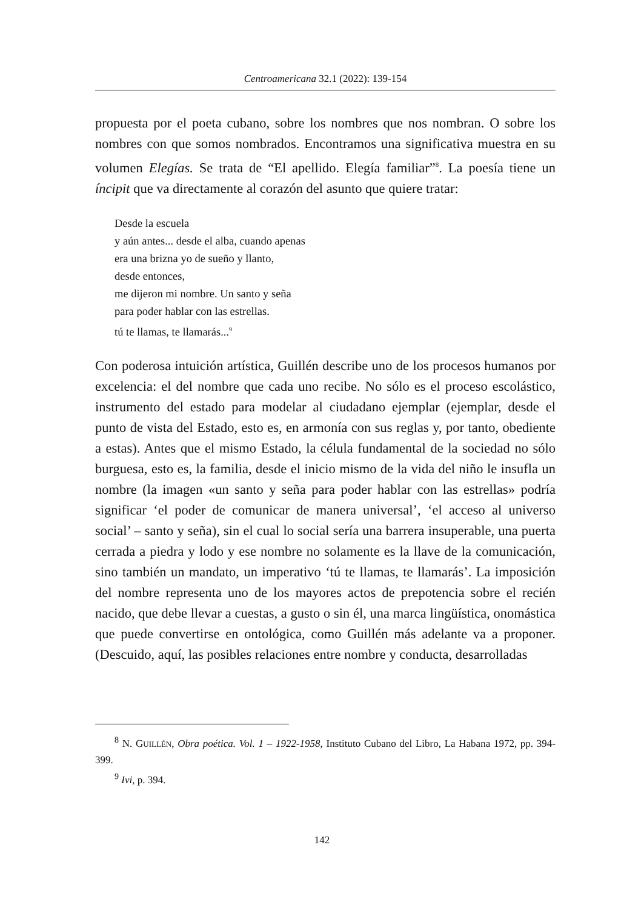Centroamericana 32.1 (2022): 139-154
propuesta por el poeta cubano, sobre los nombres que nos nombran. O sobre los nombres con que somos nombrados. Encontramos una significativa muestra en su volumen Elegías. Se trata de “El apellido. Elegía familiar”<sup>8</sup>. La poesía tiene un íncipit que va directamente al corazón del asunto que quiere tratar:
Desde la escuela
y aún antes... desde el alba, cuando apenas
era una brizna yo de sueño y llanto,
desde entonces,
me dijeron mi nombre. Un santo y seña
para poder hablar con las estrellas.
tú te llamas, te llamarás...<sup>9</sup>
Con poderosa intuición artística, Guillén describe uno de los procesos humanos por excelencia: el del nombre que cada uno recibe. No sólo es el proceso escolástico, instrumento del estado para modelar al ciudadano ejemplar (ejemplar, desde el punto de vista del Estado, esto es, en armonía con sus reglas y, por tanto, obediente a estas). Antes que el mismo Estado, la célula fundamental de la sociedad no sólo burguesa, esto es, la familia, desde el inicio mismo de la vida del niño le insufla un nombre (la imagen «un santo y seña para poder hablar con las estrellas» podría significar ‘el poder de comunicar de manera universal’, ‘el acceso al universo social’ – santo y seña), sin el cual lo social sería una barrera insuperable, una puerta cerrada a piedra y lodo y ese nombre no solamente es la llave de la comunicación, sino también un mandato, un imperativo ‘tú te llamas, te llamarás’. La imposición del nombre representa uno de los mayores actos de prepotencia sobre el recién nacido, que debe llevar a cuestas, a gusto o sin él, una marca lingüística, onomástica que puede convertirse en ontológica, como Guillén más adelante va a proponer. (Descuido, aquí, las posibles relaciones entre nombre y conducta, desarrolladas
<sup>8</sup> N. GUILLÉN, Obra poética. Vol. 1 – 1922-1958, Instituto Cubano del Libro, La Habana 1972, pp. 394-399.
<sup>9</sup> Ivi, p. 394.
142